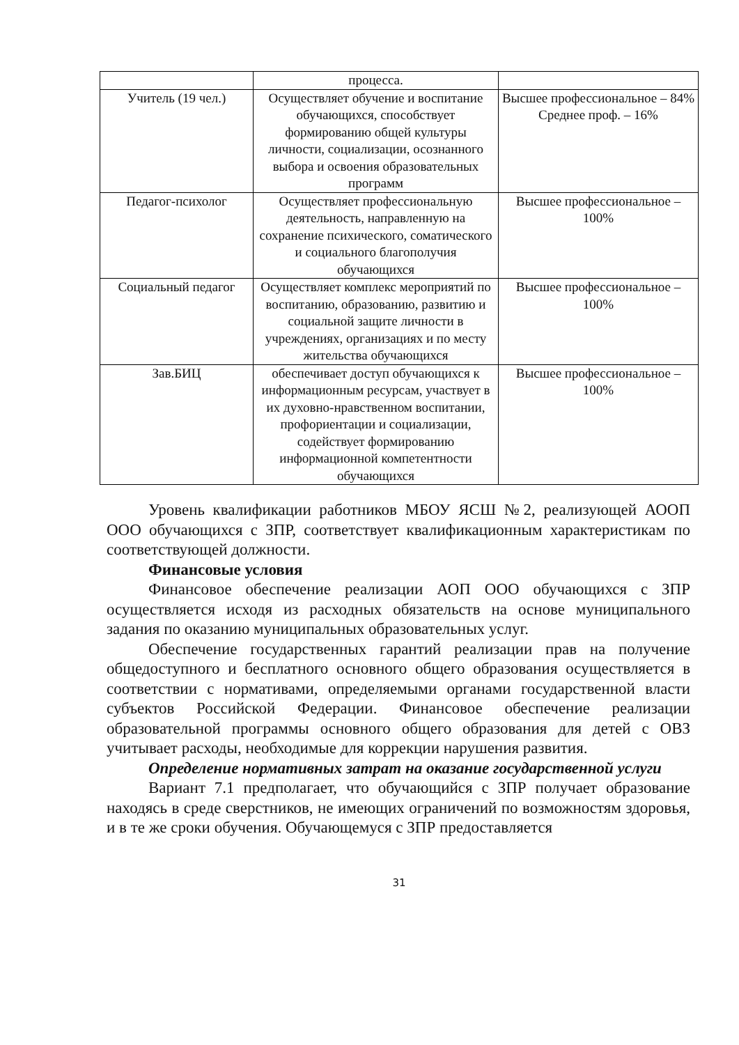| | процесса. | |
| Учитель (19 чел.) | Осуществляет обучение и воспитание обучающихся, способствует формированию общей культуры личности, социализации, осознанного выбора и освоения образовательных программ | Высшее профессиональное – 84% Среднее проф. – 16% |
| Педагог-психолог | Осуществляет профессиональную деятельность, направленную на сохранение психического, соматического и социального благополучия обучающихся | Высшее профессиональное – 100% |
| Социальный педагог | Осуществляет комплекс мероприятий по воспитанию, образованию, развитию и социальной защите личности в учреждениях, организациях и по месту жительства обучающихся | Высшее профессиональное – 100% |
| Зав.БИЦ | обеспечивает доступ обучающихся к информационным ресурсам, участвует в их духовно-нравственном воспитании, профориентации и социализации, содействует формированию информационной компетентности обучающихся | Высшее профессиональное – 100% |
Уровень квалификации работников МБОУ ЯСШ №2, реализующей АООП ООО обучающихся с ЗПР, соответствует квалификационным характеристикам по соответствующей должности.
Финансовые условия
Финансовое обеспечение реализации АОП ООО обучающихся с ЗПР осуществляется исходя из расходных обязательств на основе муниципального задания по оказанию муниципальных образовательных услуг.
Обеспечение государственных гарантий реализации прав на получение общедоступного и бесплатного основного общего образования осуществляется в соответствии с нормативами, определяемыми органами государственной власти субъектов Российской Федерации. Финансовое обеспечение реализации образовательной программы основного общего образования для детей с ОВЗ учитывает расходы, необходимые для коррекции нарушения развития.
Определение нормативных затрат на оказание государственной услуги
Вариант 7.1 предполагает, что обучающийся с ЗПР получает образование находясь в среде сверстников, не имеющих ограничений по возможностям здоровья, и в те же сроки обучения. Обучающемуся с ЗПР предоставляется
31